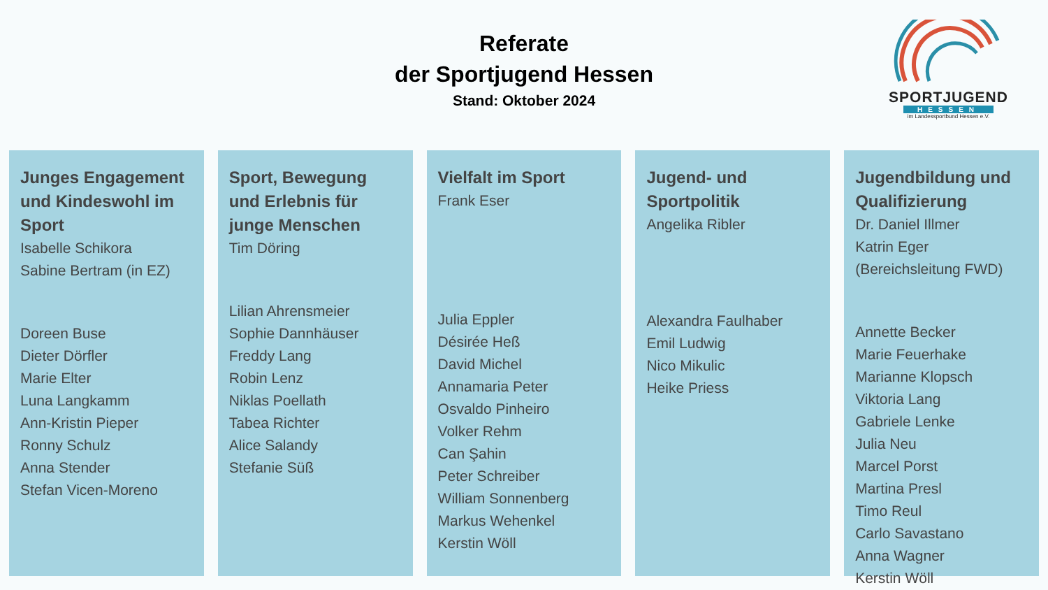Referate
der Sportjugend Hessen
Stand: Oktober 2024
SPORTJUGEND
HESSEN
im Landessportbund Hessen e.V.
Junges Engagement und Kindeswohl im Sport
Isabelle Schikora
Sabine Bertram (in EZ)
Doreen Buse
Dieter Dörfler
Marie Elter
Luna Langkamm
Ann-Kristin Pieper
Ronny Schulz
Anna Stender
Stefan Vicen-Moreno
Sport, Bewegung und Erlebnis für junge Menschen
Tim Döring
Lilian Ahrensmeier
Sophie Dannhäuser
Freddy Lang
Robin Lenz
Niklas Poellath
Tabea Richter
Alice Salandy
Stefanie Süß
Vielfalt im Sport
Frank Eser
Julia Eppler
Désirée Heß
David Michel
Annamaria Peter
Osvaldo Pinheiro
Volker Rehm
Can Şahin
Peter Schreiber
William Sonnenberg
Markus Wehenkel
Kerstin Wöll
Jugend- und Sportpolitik
Angelika Ribler
Alexandra Faulhaber
Emil Ludwig
Nico Mikulic
Heike Priess
Jugendbildung und Qualifizierung
Dr. Daniel Illmer
Katrin Eger
(Bereichsleitung FWD)
Annette Becker
Marie Feuerhake
Marianne Klopsch
Viktoria Lang
Gabriele Lenke
Julia Neu
Marcel Porst
Martina Presl
Timo Reul
Carlo Savastano
Anna Wagner
Kerstin Wöll